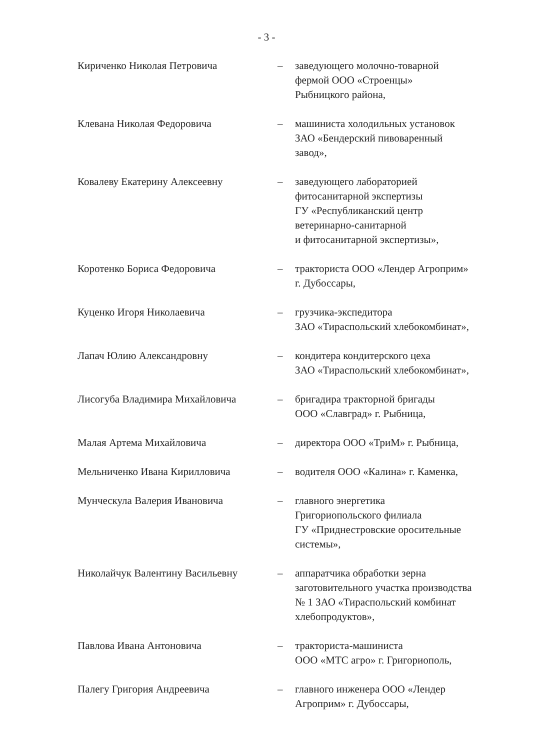- 3 -
Кириченко Николая Петровича – заведующего молочно-товарной
фермой ООО «Строенцы»
Рыбницкого района,
Клевана Николая Федоровича – машиниста холодильных установок
ЗАО «Бендерский пивоваренный
завод»,
Ковалеву Екатерину Алексеевну – заведующего лабораторией
фитосанитарной экспертизы
ГУ «Республиканский центр
ветеринарно-санитарной
и фитосанитарной экспертизы»,
Коротенко Бориса Федоровича – тракториста ООО «Лендер Агроприм»
г. Дубоссары,
Куценко Игоря Николаевича – грузчика-экспедитора
ЗАО «Тираспольский хлебокомбинат»,
Лапач Юлию Александровну – кондитера кондитерского цеха
ЗАО «Тираспольский хлебокомбинат»,
Лисогуба Владимира Михайловича – бригадира тракторной бригады
ООО «Славград» г. Рыбница,
Малая Артема Михайловича – директора ООО «ТриМ» г. Рыбница,
Мельниченко Ивана Кирилловича – водителя ООО «Калина» г. Каменка,
Мунческула Валерия Ивановича – главного энергетика
Григориопольского филиала
ГУ «Приднестровские оросительные
системы»,
Николайчук Валентину Васильевну – аппаратчика обработки зерна
заготовительного участка производства
№ 1 ЗАО «Тираспольский комбинат
хлебопродуктов»,
Павлова Ивана Антоновича – тракториста-машиниста
ООО «МТС агро» г. Григориополь,
Палегу Григория Андреевича – главного инженера ООО «Лендер
Агроприм» г. Дубоссары,